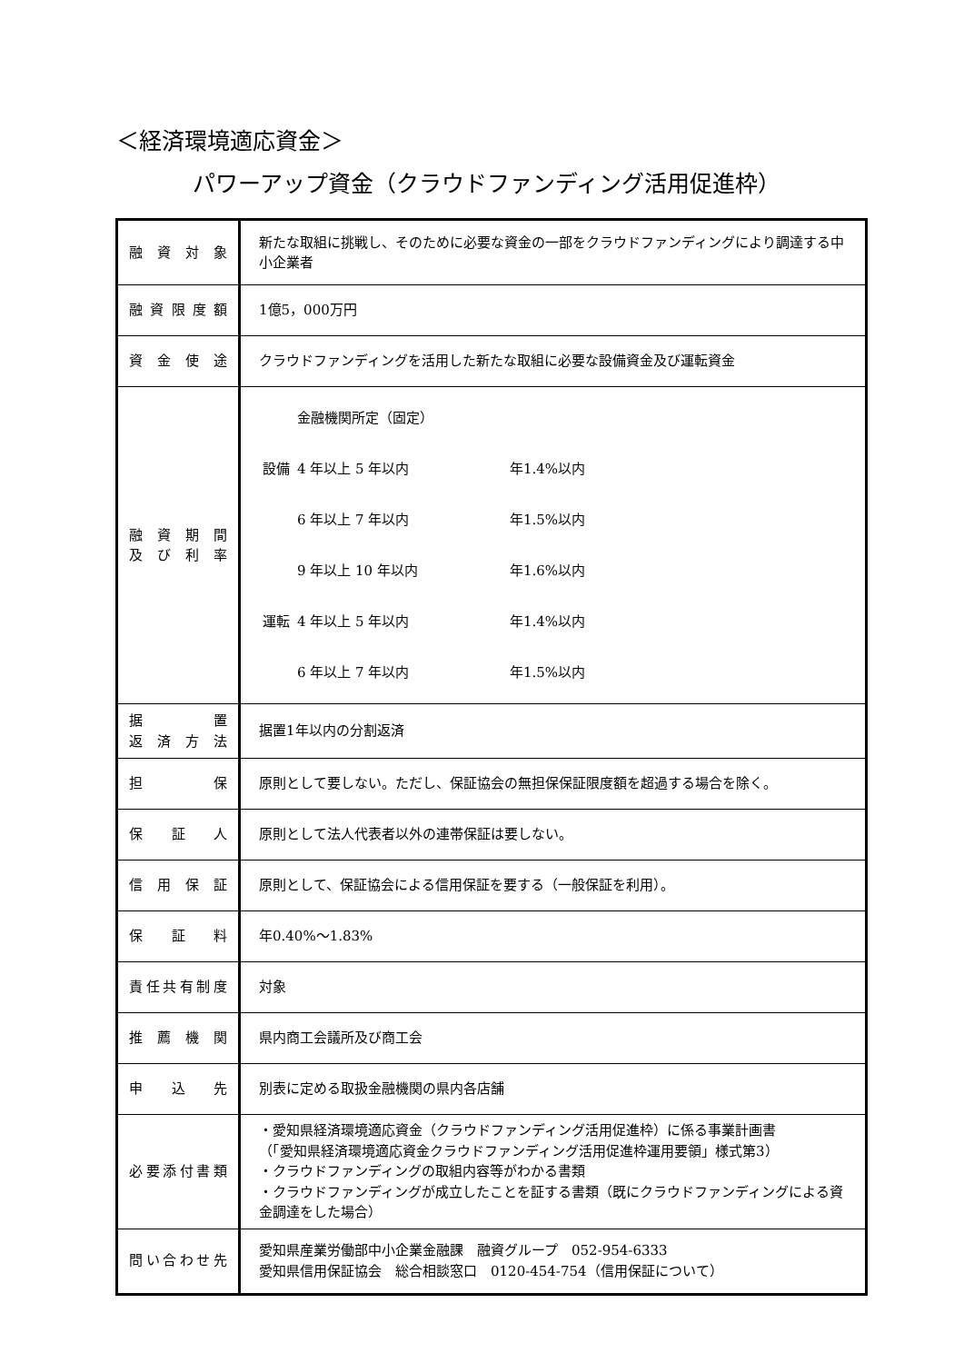＜経済環境適応資金＞
パワーアップ資金（クラウドファンディング活用促進枠）
| 融資対象 | 新たな取組に挑戦し、そのために必要な資金の一部をクラウドファンディングにより調達する中小企業者 |
| 融資限度額 | 1億5，000万円 |
| 資金使途 | クラウドファンディングを活用した新たな取組に必要な設備資金及び運転資金 |
| 融資期間 及び利率 | / / 金融機関所定（固定） / / / 設備 / 4 年以上 5 年以内 / 年1.4%以内 / / / 6 年以上 7 年以内 / 年1.5%以内 / / / 9 年以上 10 年以内 / 年1.6%以内 / / 運転 / 4 年以上 5 年以内 / 年1.4%以内 / / / 6 年以上 7 年以内 / 年1.5%以内 / |
| 据置 返済方法 | 据置1年以内の分割返済 |
| 担保 | 原則として要しない。ただし、保証協会の無担保保証限度額を超過する場合を除く。 |
| 保証人 | 原則として法人代表者以外の連帯保証は要しない。 |
| 信用保証 | 原則として、保証協会による信用保証を要する（一般保証を利用）。 |
| 保証料 | 年0.40%～1.83% |
| 責任共有制度 | 対象 |
| 推薦機関 | 県内商工会議所及び商工会 |
| 申込先 | 別表に定める取扱金融機関の県内各店舗 |
| 必要添付書類 | ・愛知県経済環境適応資金（クラウドファンディング活用促進枠）に係る事業計画書 （「愛知県経済環境適応資金クラウドファンディング活用促進枠運用要領」様式第3） ・クラウドファンディングの取組内容等がわかる書類 ・クラウドファンディングが成立したことを証する書類（既にクラウドファンディングによる資金調達をした場合） |
| 問い合わせ先 | 愛知県産業労働部中小企業金融課 融資グループ 052-954-6333 愛知県信用保証協会 総合相談窓口 0120-454-754（信用保証について） |